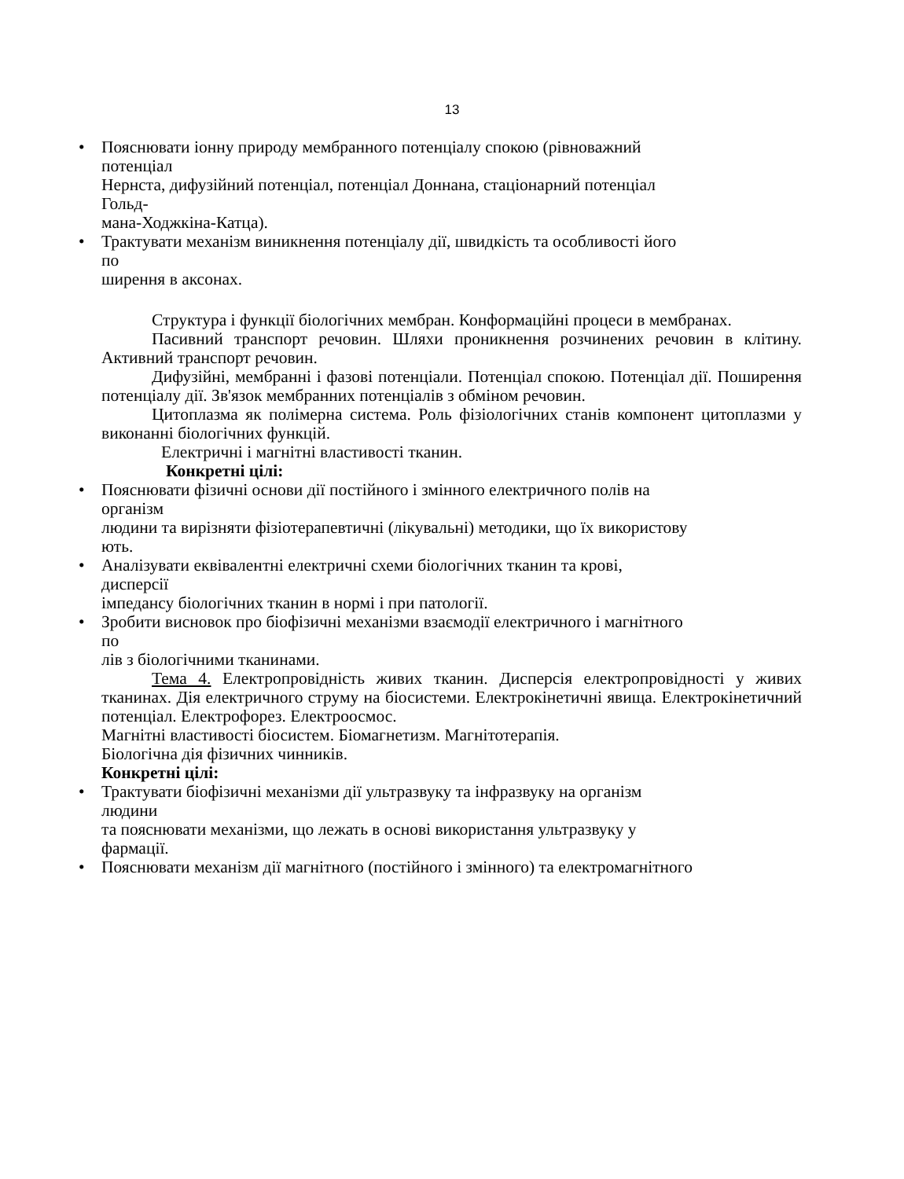13
• Пояснювати іонну природу мембранного потенціалу спокою (рівноважний
потенціал
Нернста, дифузійний потенціал, потенціал Доннана, стаціонарний потенціал
Гольд-
мана-Ходжкіна-Катца).
• Трактувати механізм виникнення потенціалу дії, швидкість та особливості його
по
ширення в аксонах.
Структура і функції біологічних мембран. Конформаційні процеси в мембранах.
Пасивний транспорт речовин. Шляхи проникнення розчинених речовин в клітину. Активний транспорт речовин.
Дифузійні, мембранні і фазові потенціали. Потенціал спокою. Потенціал дії. Поширення потенціалу дії. Зв'язок мембранних потенціалів з обміном речовин.
Цитоплазма як полімерна система. Роль фізіологічних станів компонент цитоплазми у виконанні біологічних функцій.
Електричні і магнітні властивості тканин.
Конкретні цілі:
• Пояснювати фізичні основи дії постійного і змінного електричного полів на
організм
людини та вирізняти фізіотерапевтичні (лікувальні) методики, що їх використову
ють.
• Аналізувати еквівалентні електричні схеми біологічних тканин та крові,
дисперсії
імпедансу біологічних тканин в нормі і при патології.
• Зробити висновок про біофізичні механізми взаємодії електричного і магнітного
по
лів з біологічними тканинами.
Тема 4. Електропровідність живих тканин. Дисперсія електропровідності у живих тканинах. Дія електричного струму на біосистеми. Електрокінетичні явища. Електрокінетичний потенціал. Електрофорез. Електроосмос.
Магнітні властивості біосистем. Біомагнетизм. Магнітотерапія.
Біологічна дія фізичних чинників.
Конкретні цілі:
• Трактувати біофізичні механізми дії ультразвуку та інфразвуку на організм
людини
та пояснювати механізми, що лежать в основі використання ультразвуку у
фармації.
• Пояснювати механізм дії магнітного (постійного і змінного) та електромагнітного